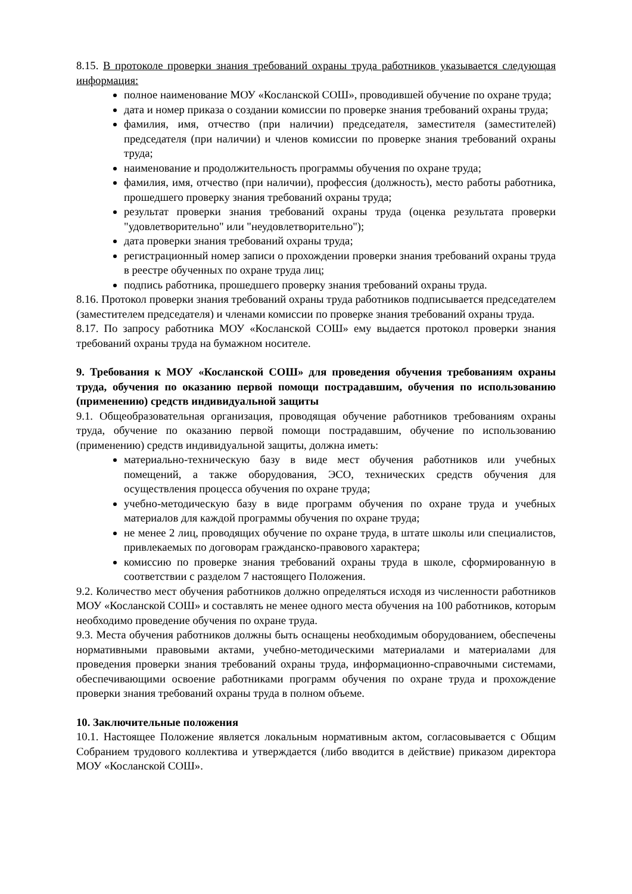8.15. В протоколе проверки знания требований охраны труда работников указывается следующая информация:
полное наименование МОУ «Косланской СОШ», проводившей обучение по охране труда;
дата и номер приказа о создании комиссии по проверке знания требований охраны труда;
фамилия, имя, отчество (при наличии) председателя, заместителя (заместителей) председателя (при наличии) и членов комиссии по проверке знания требований охраны труда;
наименование и продолжительность программы обучения по охране труда;
фамилия, имя, отчество (при наличии), профессия (должность), место работы работника, прошедшего проверку знания требований охраны труда;
результат проверки знания требований охраны труда (оценка результата проверки "удовлетворительно" или "неудовлетворительно");
дата проверки знания требований охраны труда;
регистрационный номер записи о прохождении проверки знания требований охраны труда в реестре обученных по охране труда лиц;
подпись работника, прошедшего проверку знания требований охраны труда.
8.16. Протокол проверки знания требований охраны труда работников подписывается председателем (заместителем председателя) и членами комиссии по проверке знания требований охраны труда.
8.17. По запросу работника МОУ «Косланской СОШ» ему выдается протокол проверки знания требований охраны труда на бумажном носителе.
9. Требования к МОУ «Косланской СОШ» для проведения обучения требованиям охраны труда, обучения по оказанию первой помощи пострадавшим, обучения по использованию (применению) средств индивидуальной защиты
9.1. Общеобразовательная организация, проводящая обучение работников требованиям охраны труда, обучение по оказанию первой помощи пострадавшим, обучение по использованию (применению) средств индивидуальной защиты, должна иметь:
материально-техническую базу в виде мест обучения работников или учебных помещений, а также оборудования, ЭСО, технических средств обучения для осуществления процесса обучения по охране труда;
учебно-методическую базу в виде программ обучения по охране труда и учебных материалов для каждой программы обучения по охране труда;
не менее 2 лиц, проводящих обучение по охране труда, в штате школы или специалистов, привлекаемых по договорам гражданско-правового характера;
комиссию по проверке знания требований охраны труда в школе, сформированную в соответствии с разделом 7 настоящего Положения.
9.2. Количество мест обучения работников должно определяться исходя из численности работников МОУ «Косланской СОШ» и составлять не менее одного места обучения на 100 работников, которым необходимо проведение обучения по охране труда.
9.3. Места обучения работников должны быть оснащены необходимым оборудованием, обеспечены нормативными правовыми актами, учебно-методическими материалами и материалами для проведения проверки знания требований охраны труда, информационно-справочными системами, обеспечивающими освоение работниками программ обучения по охране труда и прохождение проверки знания требований охраны труда в полном объеме.
10. Заключительные положения
10.1. Настоящее Положение является локальным нормативным актом, согласовывается с Общим Собранием трудового коллектива и утверждается (либо вводится в действие) приказом директора МОУ «Косланской СОШ».